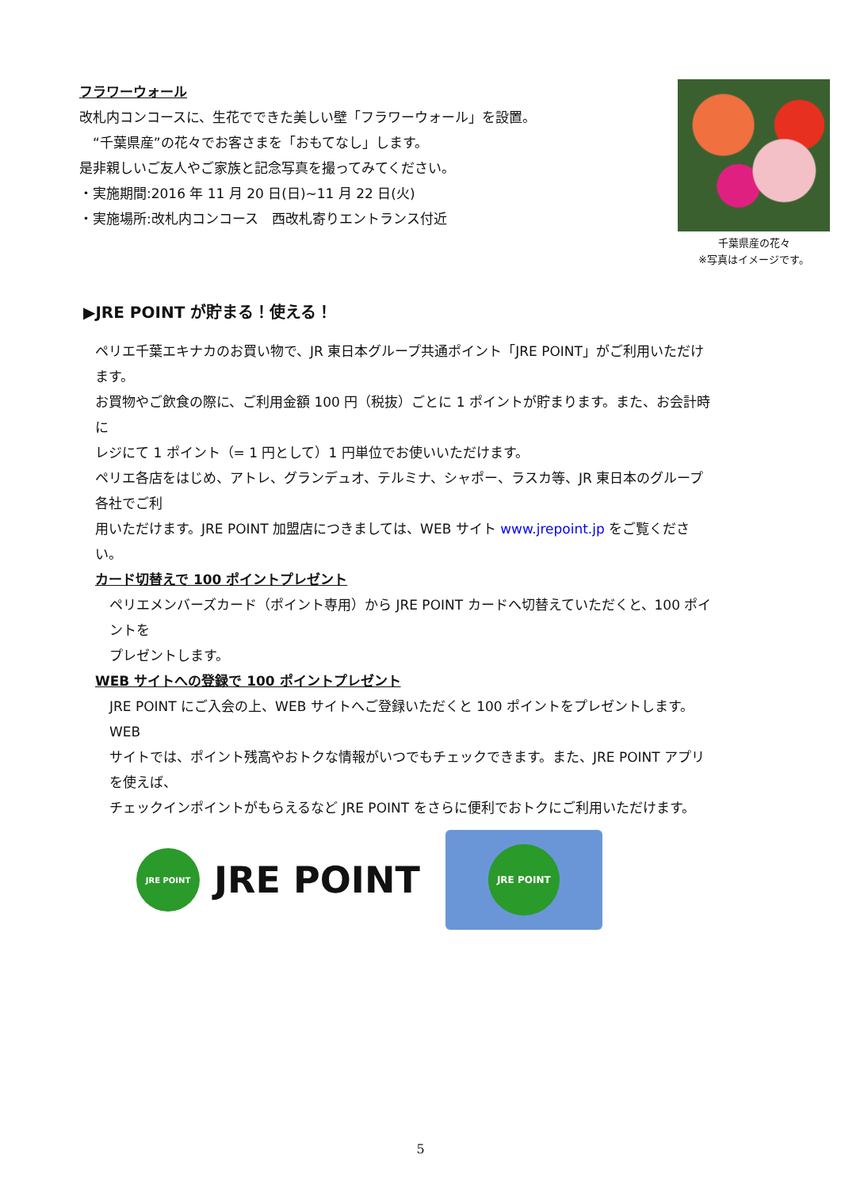フラワーウォール
改札内コンコースに、生花でできた美しい壁「フラワーウォール」を設置。
　“千葉県産”の花々でお客さまを「おもてなし」します。
是非親しいご友人やご家族と記念写真を撮ってみてください。
・実施期間:2016 年 11 月 20 日(日)~11 月 22 日(火)
・実施場所:改札内コンコース　西改札寄りエントランス付近
千葉県産の花々
※写真はイメージです。
▶JRE POINT が貯まる！使える！
ペリエ千葉エキナカのお買い物で、JR 東日本グループ共通ポイント「JRE POINT」がご利用いただけます。
お買物やご飲食の際に、ご利用金額 100 円（税抜）ごとに 1 ポイントが貯まります。また、お会計時に
レジにて 1 ポイント（= 1 円として）1 円単位でお使いいただけます。
ペリエ各店をはじめ、アトレ、グランデュオ、テルミナ、シャポー、ラスカ等、JR 東日本のグループ各社でご利
用いただけます。JRE POINT 加盟店につきましては、WEB サイト www.jrepoint.jp をご覧ください。
カード切替えで 100 ポイントプレゼント
ペリエメンバーズカード（ポイント専用）から JRE POINT カードへ切替えていただくと、100 ポイントを
プレゼントします。
WEB サイトへの登録で 100 ポイントプレゼント
JRE POINT にご入会の上、WEB サイトへご登録いただくと 100 ポイントをプレゼントします。WEB
サイトでは、ポイント残高やおトクな情報がいつでもチェックできます。また、JRE POINT アプリを使えば、
チェックインポイントがもらえるなど JRE POINT をさらに便利でおトクにご利用いただけます。
JRE POINT
JRE POINT
JRE POINT
5